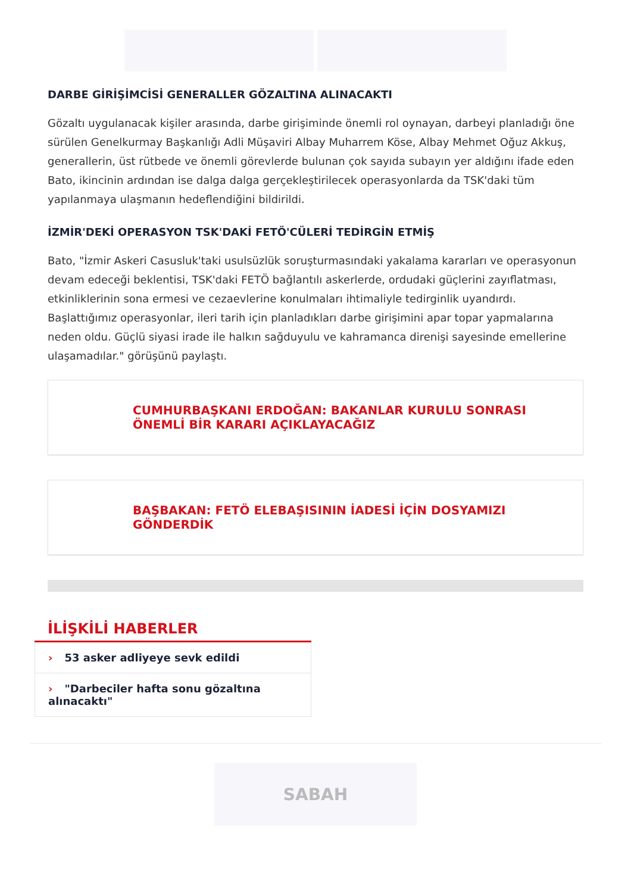DARBE GİRİŞİMCİSİ GENERALLER GÖZALTINA ALINACAKTI
Gözaltı uygulanacak kişiler arasında, darbe girişiminde önemli rol oynayan, darbeyi planladığı öne sürülen Genelkurmay Başkanlığı Adli Müşaviri Albay Muharrem Köse, Albay Mehmet Oğuz Akkuş, generallerin, üst rütbede ve önemli görevlerde bulunan çok sayıda subayın yer aldığını ifade eden Bato, ikincinin ardından ise dalga dalga gerçekleştirilecek operasyonlarda da TSK'daki tüm yapılanmaya ulaşmanın hedeflendiğini bildirildi.
İZMİR'DEKİ OPERASYON TSK'DAKİ FETÖ'CÜLERİ TEDİRGİN ETMİŞ
Bato, "İzmir Askeri Casusluk'taki usulsüzlük soruşturmasındaki yakalama kararları ve operasyonun devam edeceği beklentisi, TSK'daki FETÖ bağlantılı askerlerde, ordudaki güçlerini zayıflatması, etkinliklerinin sona ermesi ve cezaevlerine konulmaları ihtimaliyle tedirginlik uyandırdı. Başlattığımız operasyonlar, ileri tarih için planladıkları darbe girişimini apar topar yapmalarına neden oldu. Güçlü siyasi irade ile halkın sağduyulu ve kahramanca direnişi sayesinde emellerine ulaşamadılar." görüşünü paylaştı.
CUMHURBAŞKANI ERDOĞAN: BAKANLAR KURULU SONRASI ÖNEMLİ BİR KARARI AÇIKLAYACAĞIZ
BAŞBAKAN: FETÖ ELEBAŞISININ İADESİ İÇİN DOSYAMIZI GÖNDERDİK
İLİŞKİLİ HABERLER
› 53 asker adliyeye sevk edildi
› "Darbeciler hafta sonu gözaltına alınacaktı"
SABAH